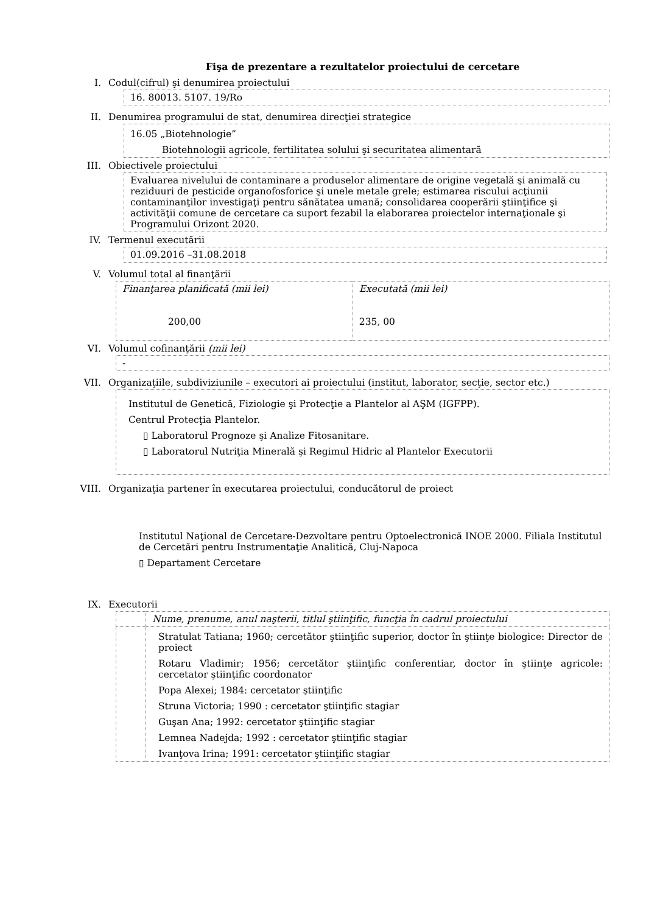Fişa de prezentare a rezultatelor proiectului de cercetare
I. Codul(cifrul) şi denumirea proiectului
16. 80013. 5107. 19/Ro
II. Denumirea programului de stat, denumirea direcţiei strategice
16.05 „Biotehnologie”
Biotehnologii agricole, fertilitatea solului şi securitatea alimentară
III. Obiectivele proiectului
Evaluarea nivelului de contaminare a produselor alimentare de origine vegetală şi animală cu reziduuri de pesticide organofosforice şi unele metale grele; estimarea riscului acţiunii contaminanţilor investigaţi pentru sănătatea umană; consolidarea cooperării ştiinţifice şi activităţii comune de cercetare ca suport fezabil la elaborarea proiectelor internaţionale şi Programului Orizont 2020.
IV. Termenul executării
01.09.2016 –31.08.2018
V. Volumul total al finanţării
| Finanţarea planificată (mii lei) 200,00 | Executată (mii lei) 235, 00 |
VI. Volumul cofinanţării (mii lei)
-
VII. Organizaţiile, subdiviziunile – executori ai proiectului (institut, laborator, secţie, sector etc.)
Institutul de Genetică, Fiziologie şi Protecţie a Plantelor al AŞM (IGFPP).
Centrul Protecţia Plantelor.
▯ Laboratorul Prognoze şi Analize Fitosanitare.
▯ Laboratorul Nutriţia Minerală şi Regimul Hidric al Plantelor Executorii
VIII. Organizaţia partener în executarea proiectului, conducătorul de proiect
Institutul Naţional de Cercetare-Dezvoltare pentru Optoelectronică INOE 2000. Filiala Institutul de Cercetări pentru Instrumentaţie Analitică, Cluj-Napoca
▯ Departament Cercetare
IX. Executorii
| | Nume, prenume, anul naşterii, titlul ştiinţific, funcţia în cadrul proiectului |
| | Stratulat Tatiana; 1960; cercetător ştiinţific superior, doctor în ştiinţe biologice: Director de proiect Rotaru Vladimir; 1956; cercetător ştiinţific conferentiar, doctor în ştiinţe agricole: cercetator ştiinţific coordonator Popa Alexei; 1984: cercetator ştiinţific Struna Victoria; 1990 : cercetator ştiinţific stagiar Guşan Ana; 1992: cercetator ştiinţific stagiar Lemnea Nadejda; 1992 : cercetator ştiinţific stagiar Ivanţova Irina; 1991: cercetator ştiinţific stagiar |